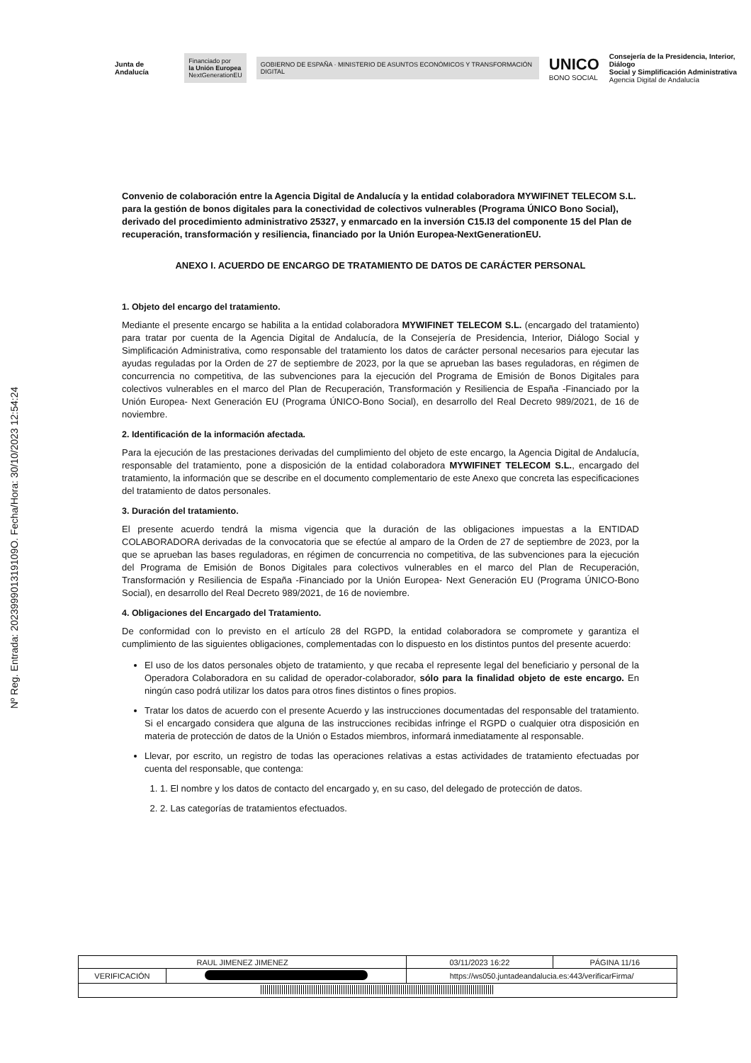Nº Reg. Entrada: 202399901319109O. Fecha/Hora: 30/10/2023 12:54:24
Junta de Andalucía
Financiado por
la Unión Europea
NextGenerationEU
GOBIERNO DE ESPAÑA · MINISTERIO DE ASUNTOS ECONÓMICOS Y TRANSFORMACIÓN DIGITAL
UNICO
BONO SOCIAL
Consejería de la Presidencia, Interior, Diálogo
Social y Simplificación Administrativa
Agencia Digital de Andalucía
Convenio de colaboración entre la Agencia Digital de Andalucía y la entidad colaboradora MYWIFINET TELECOM S.L. para la gestión de bonos digitales para la conectividad de colectivos vulnerables (Programa ÚNICO Bono Social), derivado del procedimiento administrativo 25327, y enmarcado en la inversión C15.I3 del componente 15 del Plan de recuperación, transformación y resiliencia, financiado por la Unión Europea-NextGenerationEU.
ANEXO I. ACUERDO DE ENCARGO DE TRATAMIENTO DE DATOS DE CARÁCTER PERSONAL
1. Objeto del encargo del tratamiento.
Mediante el presente encargo se habilita a la entidad colaboradora MYWIFINET TELECOM S.L. (encargado del tratamiento) para tratar por cuenta de la Agencia Digital de Andalucía, de la Consejería de Presidencia, Interior, Diálogo Social y Simplificación Administrativa, como responsable del tratamiento los datos de carácter personal necesarios para ejecutar las ayudas reguladas por la Orden de 27 de septiembre de 2023, por la que se aprueban las bases reguladoras, en régimen de concurrencia no competitiva, de las subvenciones para la ejecución del Programa de Emisión de Bonos Digitales para colectivos vulnerables en el marco del Plan de Recuperación, Transformación y Resiliencia de España -Financiado por la Unión Europea- Next Generación EU (Programa ÚNICO-Bono Social), en desarrollo del Real Decreto 989/2021, de 16 de noviembre.
2. Identificación de la información afectada.
Para la ejecución de las prestaciones derivadas del cumplimiento del objeto de este encargo, la Agencia Digital de Andalucía, responsable del tratamiento, pone a disposición de la entidad colaboradora MYWIFINET TELECOM S.L., encargado del tratamiento, la información que se describe en el documento complementario de este Anexo que concreta las especificaciones del tratamiento de datos personales.
3. Duración del tratamiento.
El presente acuerdo tendrá la misma vigencia que la duración de las obligaciones impuestas a la ENTIDAD COLABORADORA derivadas de la convocatoria que se efectúe al amparo de la Orden de 27 de septiembre de 2023, por la que se aprueban las bases reguladoras, en régimen de concurrencia no competitiva, de las subvenciones para la ejecución del Programa de Emisión de Bonos Digitales para colectivos vulnerables en el marco del Plan de Recuperación, Transformación y Resiliencia de España -Financiado por la Unión Europea- Next Generación EU (Programa ÚNICO-Bono Social), en desarrollo del Real Decreto 989/2021, de 16 de noviembre.
4. Obligaciones del Encargado del Tratamiento.
De conformidad con lo previsto en el artículo 28 del RGPD, la entidad colaboradora se compromete y garantiza el cumplimiento de las siguientes obligaciones, complementadas con lo dispuesto en los distintos puntos del presente acuerdo:
El uso de los datos personales objeto de tratamiento, y que recaba el represente legal del beneficiario y personal de la Operadora Colaboradora en su calidad de operador-colaborador, sólo para la finalidad objeto de este encargo. En ningún caso podrá utilizar los datos para otros fines distintos o fines propios.
Tratar los datos de acuerdo con el presente Acuerdo y las instrucciones documentadas del responsable del tratamiento. Si el encargado considera que alguna de las instrucciones recibidas infringe el RGPD o cualquier otra disposición en materia de protección de datos de la Unión o Estados miembros, informará inmediatamente al responsable.
Llevar, por escrito, un registro de todas las operaciones relativas a estas actividades de tratamiento efectuadas por cuenta del responsable, que contenga:
1. 1. El nombre y los datos de contacto del encargado y, en su caso, del delegado de protección de datos.
2. 2. Las categorías de tratamientos efectuados.
| RAUL JIMENEZ JIMENEZ | | | 03/11/2023 16:22 | PÁGINA 11/16 |
| VERIFICACIÓN | | https://ws050.juntadeandalucia.es:443/verificarFirma/ | | |